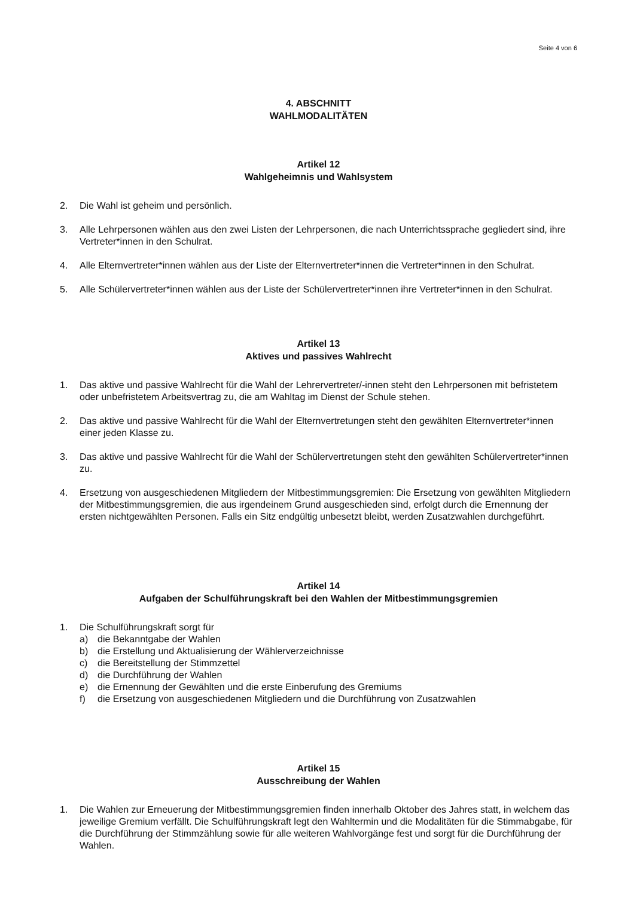Seite 4 von 6
4. ABSCHNITT
WAHLMODALITÄTEN
Artikel 12
Wahlgeheimnis und Wahlsystem
2. Die Wahl ist geheim und persönlich.
3. Alle Lehrpersonen wählen aus den zwei Listen der Lehrpersonen, die nach Unterrichtssprache gegliedert sind, ihre Vertreter*innen in den Schulrat.
4. Alle Elternvertreter*innen wählen aus der Liste der Elternvertreter*innen die Vertreter*innen in den Schulrat.
5. Alle Schülervertreter*innen wählen aus der Liste der Schülervertreter*innen ihre Vertreter*innen in den Schulrat.
Artikel 13
Aktives und passives Wahlrecht
1. Das aktive und passive Wahlrecht für die Wahl der Lehrervertreter/-innen steht den Lehrpersonen mit befristetem oder unbefristetem Arbeitsvertrag zu, die am Wahltag im Dienst der Schule stehen.
2. Das aktive und passive Wahlrecht für die Wahl der Elternvertretungen steht den gewählten Elternvertreter*innen einer jeden Klasse zu.
3. Das aktive und passive Wahlrecht für die Wahl der Schülervertretungen steht den gewählten Schülervertreter*innen zu.
4. Ersetzung von ausgeschiedenen Mitgliedern der Mitbestimmungsgremien: Die Ersetzung von gewählten Mitgliedern der Mitbestimmungsgremien, die aus irgendeinem Grund ausgeschieden sind, erfolgt durch die Ernennung der ersten nichtgewählten Personen. Falls ein Sitz endgültig unbesetzt bleibt, werden Zusatzwahlen durchgeführt.
Artikel 14
Aufgaben der Schulführungskraft bei den Wahlen der Mitbestimmungsgremien
1. Die Schulführungskraft sorgt für
a) die Bekanntgabe der Wahlen
b) die Erstellung und Aktualisierung der Wählerverzeichnisse
c) die Bereitstellung der Stimmzettel
d) die Durchführung der Wahlen
e) die Ernennung der Gewählten und die erste Einberufung des Gremiums
f) die Ersetzung von ausgeschiedenen Mitgliedern und die Durchführung von Zusatzwahlen
Artikel 15
Ausschreibung der Wahlen
1. Die Wahlen zur Erneuerung der Mitbestimmungsgremien finden innerhalb Oktober des Jahres statt, in welchem das jeweilige Gremium verfällt. Die Schulführungskraft legt den Wahltermin und die Modalitäten für die Stimmabgabe, für die Durchführung der Stimmzählung sowie für alle weiteren Wahlvorgänge fest und sorgt für die Durchführung der Wahlen.